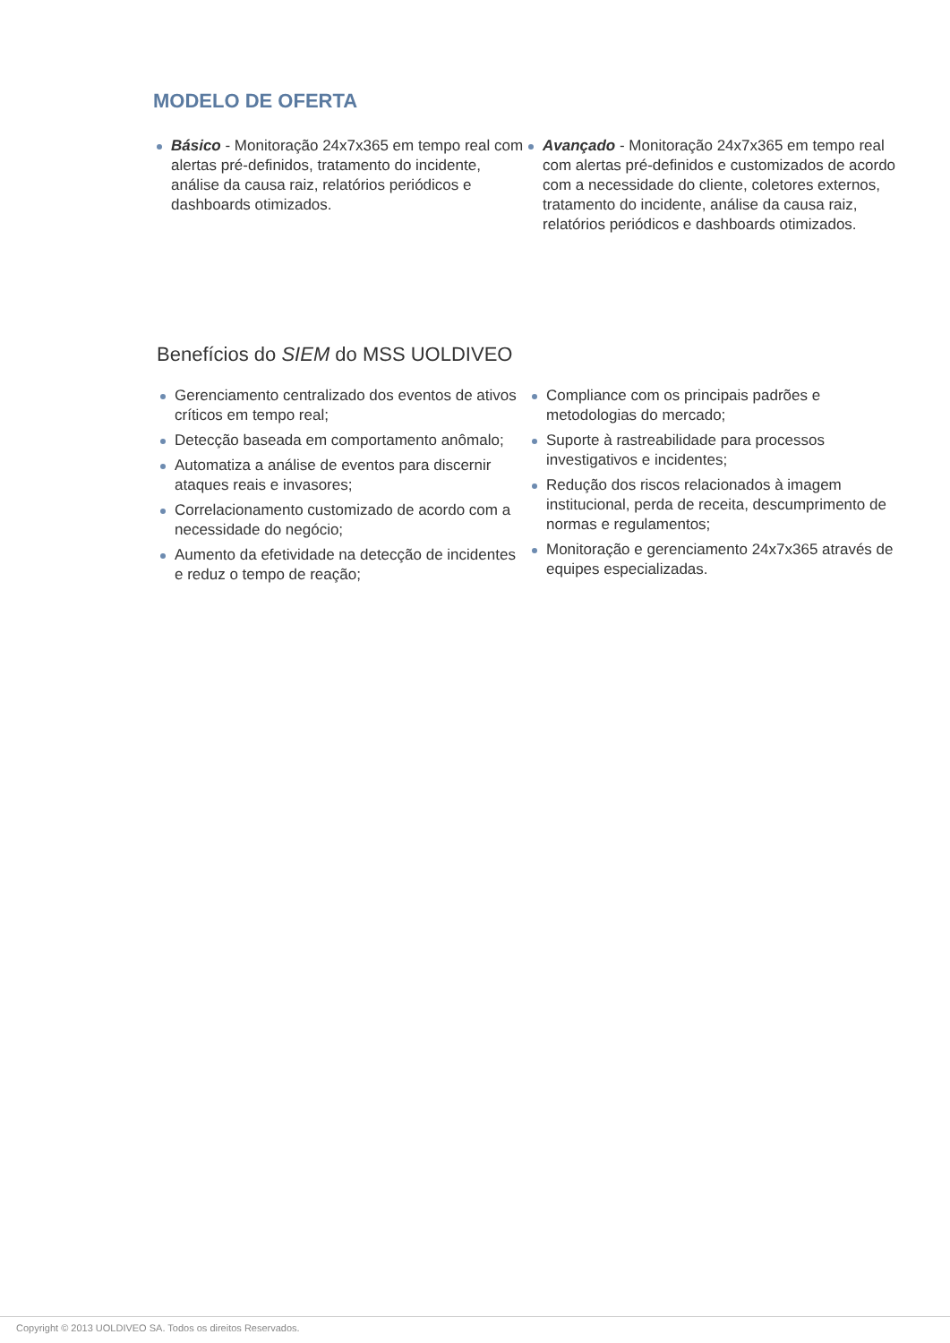MODELO DE OFERTA
Básico - Monitoração 24x7x365 em tempo real com alertas pré-definidos, tratamento do incidente, análise da causa raiz, relatórios periódicos e dashboards otimizados.
Avançado - Monitoração 24x7x365 em tempo real com alertas pré-definidos e customizados de acordo com a necessidade do cliente, coletores externos, tratamento do incidente, análise da causa raiz, relatórios periódicos e dashboards otimizados.
Benefícios do SIEM do MSS UOLDIVEO
Gerenciamento centralizado dos eventos de ativos críticos em tempo real;
Detecção baseada em comportamento anômalo;
Automatiza a análise de eventos para discernir ataques reais e invasores;
Correlacionamento customizado de acordo com a necessidade do negócio;
Aumento da efetividade na detecção de incidentes e reduz o tempo de reação;
Compliance com os principais padrões e metodologias do mercado;
Suporte à rastreabilidade para processos investigativos e incidentes;
Redução dos riscos relacionados à imagem institucional, perda de receita, descumprimento de normas e regulamentos;
Monitoração e gerenciamento 24x7x365 através de equipes especializadas.
Copyright © 2013 UOLDIVEO SA. Todos os direitos Reservados.